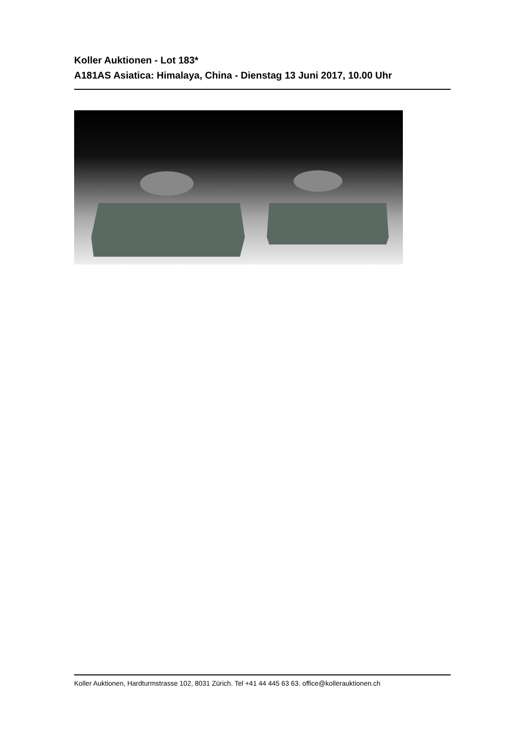Koller Auktionen - Lot 183*
A181AS Asiatica: Himalaya, China - Dienstag 13 Juni 2017, 10.00 Uhr
Koller Auktionen, Hardturmstrasse 102, 8031 Zürich. Tel +41 44 445 63 63. office@kollerauktionen.ch